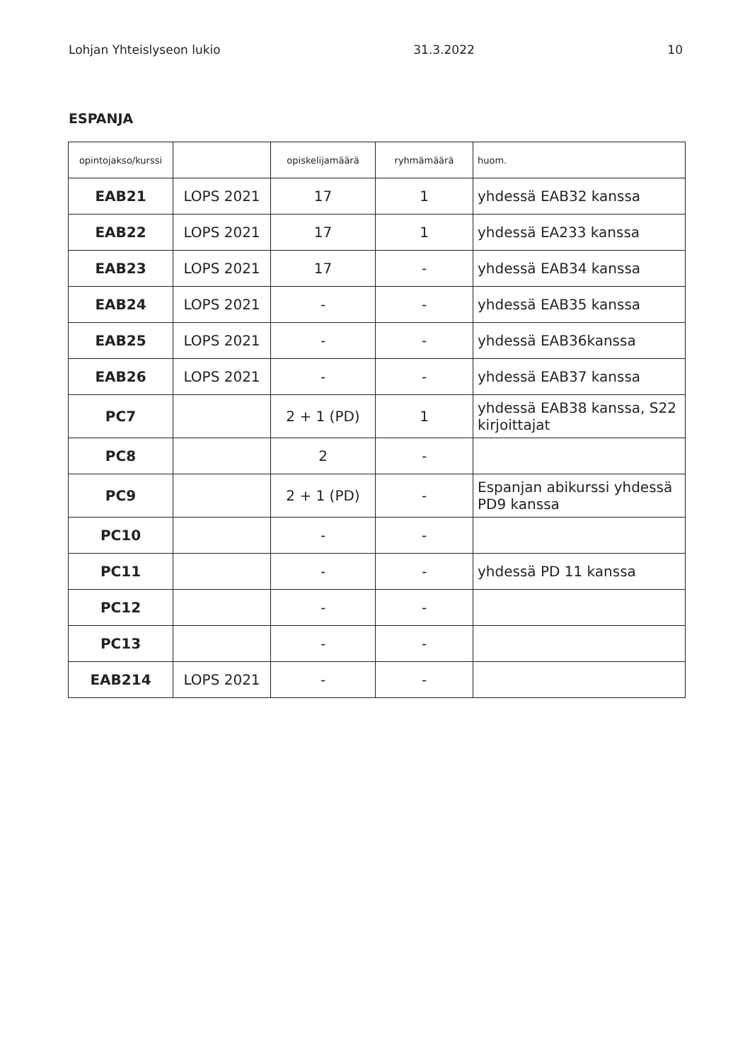Lohjan Yhteislyseon lukio 31.3.2022 10
ESPANJA
| opintojakso/kurssi | | opiskelijamäärä | ryhmämäärä | huom. |
| EAB21 | LOPS 2021 | 17 | 1 | yhdessä EAB32 kanssa |
| EAB22 | LOPS 2021 | 17 | 1 | yhdessä EA233 kanssa |
| EAB23 | LOPS 2021 | 17 | - | yhdessä EAB34 kanssa |
| EAB24 | LOPS 2021 | - | - | yhdessä EAB35 kanssa |
| EAB25 | LOPS 2021 | - | - | yhdessä EAB36kanssa |
| EAB26 | LOPS 2021 | - | - | yhdessä EAB37 kanssa |
| PC7 | | 2 + 1 (PD) | 1 | yhdessä EAB38 kanssa, S22 kirjoittajat |
| PC8 | | 2 | - | |
| PC9 | | 2 + 1 (PD) | - | Espanjan abikurssi yhdessä PD9 kanssa |
| PC10 | | - | - | |
| PC11 | | - | - | yhdessä PD 11 kanssa |
| PC12 | | - | - | |
| PC13 | | - | - | |
| EAB214 | LOPS 2021 | - | - | |